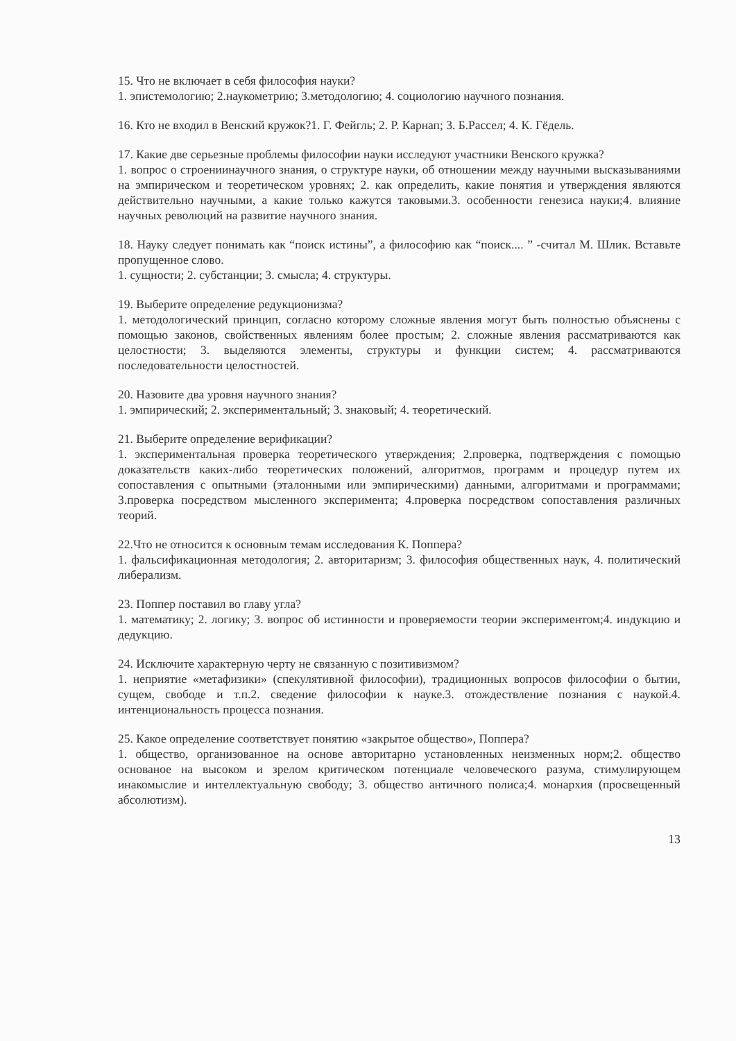15. Что не включает в себя философия науки?
1. эпистемологию; 2.наукометрию; 3.методологию; 4. социологию научного познания.
16. Кто не входил в Венский кружок?1. Г. Фейгль; 2. Р. Карнап; 3. Б.Рассел; 4. К. Гёдель.
17. Какие две серьезные проблемы философии науки исследуют участники Венского кружка?
1. вопрос о строениинаучного знания, о структуре науки, об отношении между научными высказываниями на эмпирическом и теоретическом уровнях; 2. как определить, какие понятия и утверждения являются действительно научными, а какие только кажутся таковыми.3. особенности генезиса науки;4. влияние научных революций на развитие научного знания.
18. Науку следует понимать как “поиск истины”, а философию как “поиск.... ” -считал М. Шлик. Вставьте пропущенное слово.
1. сущности; 2. субстанции; 3. смысла; 4. структуры.
19. Выберите определение редукционизма?
1. методологический принцип, согласно которому сложные явления могут быть полностью объяснены с помощью законов, свойственных явлениям более простым; 2. сложные явления рассматриваются как целостности; 3. выделяются элементы, структуры и функции систем; 4. рассматриваются последовательности целостностей.
20. Назовите два уровня научного знания?
1. эмпирический; 2. экспериментальный; 3. знаковый; 4. теоретический.
21. Выберите определение верификации?
1. экспериментальная проверка теоретического утверждения; 2.проверка, подтверждения с помощью доказательств каких-либо теоретических положений, алгоритмов, программ и процедур путем их сопоставления с опытными (эталонными или эмпирическими) данными, алгоритмами и программами; 3.проверка посредством мысленного эксперимента; 4.проверка посредством сопоставления различных теорий.
22.Что не относится к основным темам исследования К. Поппера?
1. фальсификационная методология; 2. авторитаризм; 3. философия общественных наук, 4. политический либерализм.
23. Поппер поставил во главу угла?
1. математику; 2. логику; 3. вопрос об истинности и проверяемости теории экспериментом;4. индукцию и дедукцию.
24. Исключите характерную черту не связанную с позитивизмом?
1. неприятие «метафизики» (спекулятивной философии), традиционных вопросов философии о бытии, сущем, свободе и т.п.2. сведение философии к науке.3. отождествление познания с наукой.4. интенциональность процесса познания.
25. Какое определение соответствует понятию «закрытое общество», Поппера?
1. общество, организованное на основе авторитарно установленных неизменных норм;2. общество основаное на высоком и зрелом критическом потенциале человеческого разума, стимулирующем инакомыслие и интеллектуальную свободу; 3. общество античного полиса;4. монархия (просвещенный абсолютизм).
13